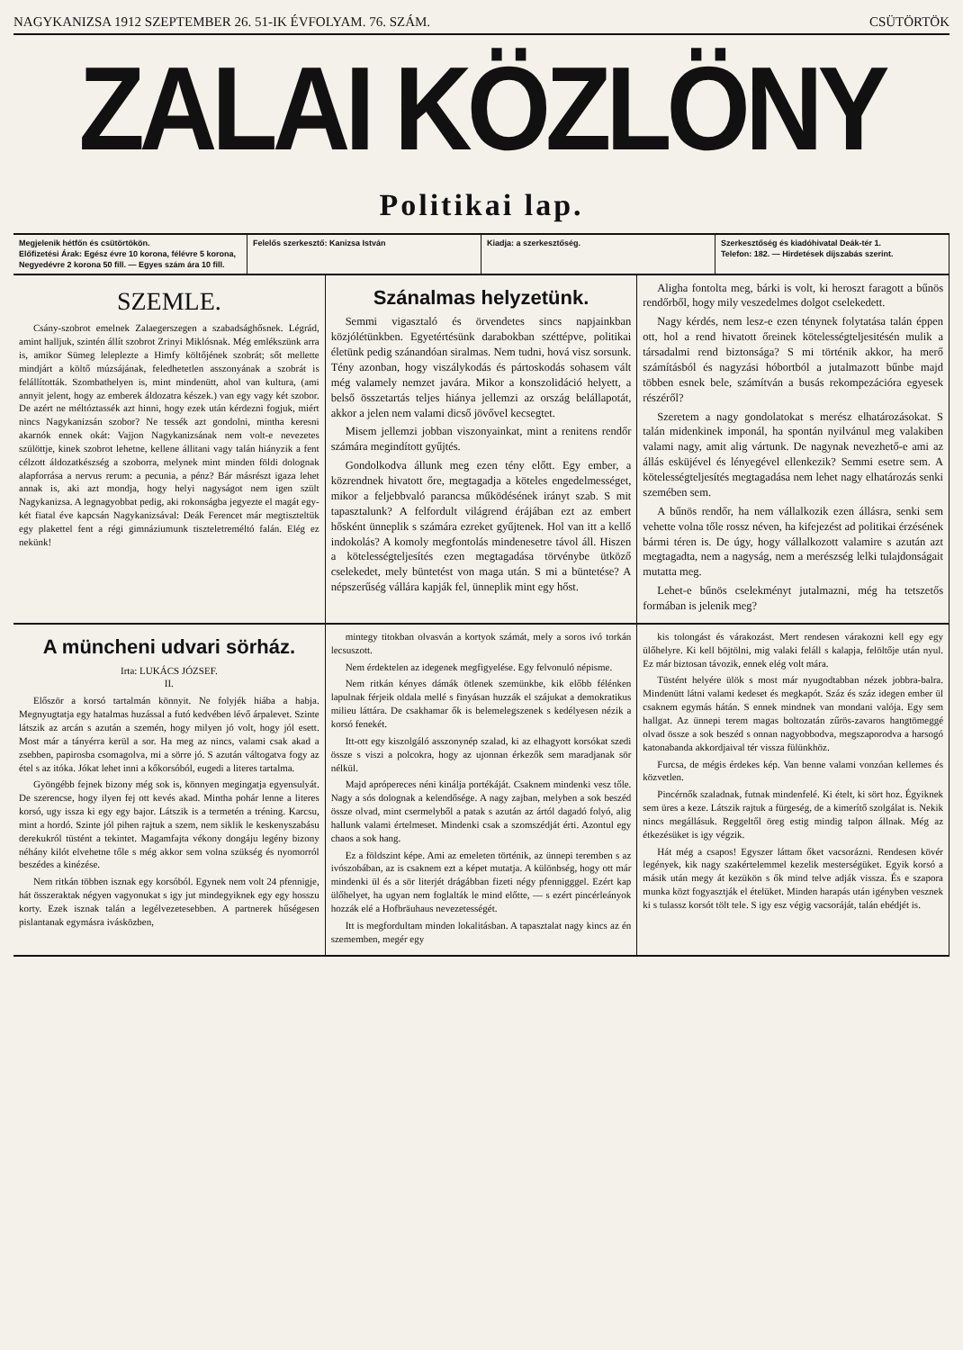NAGYKANIZSA 1912 SZEPTEMBER 26. 51-IK ÉVFOLYAM. 76. SZÁM. CSÜTÖRTÖK
ZALAI KÖZLÖNY
Politikai lap.
Megjelenik hétfőn és csütörtökön.
Előfizetési Árak: Egész évre 10 korona, félévre 5 korona, Negyedévre 2 korona 50 fill. — Egyes szám ára 10 fill.
Felelős szerkesztő: Kanizsa István
Kiadja: a szerkesztőség. Szerkesztőség és kiadóhivatal Deák-tér 1.
Telefon: 182. — Hirdetések díjszabás szerint.
SZEMLE.
Csány-szobrot emelnek Zalaegerszegen a szabadsághősnek. Légrád, amint halljuk, szintén állít szobrot Zrinyi Miklósnak. Még emlékszünk arra is, amikor Sümeg leleplezte a Himfy költőjének szobrát; sőt mellette mindjárt a költő múzsájának, feledhetetlen asszonyának a szobrát is felállították. Szombathelyen is, mint mindenütt, ahol van kultura, (ami annyit jelent, hogy az emberek áldozatra készek.) van egy vagy két szobor. De azért ne méltóztassék azt hinni, hogy ezek után kérdezni fogjuk, miért nincs Nagykanizsán szobor? Ne tessék azt gondolni, mintha keresni akarnók ennek okát: Vajjon Nagykanizsának nem volt-e nevezetes szülöttje, kinek szobrot lehetne, kellene állitani vagy talán hiányzik a fent célzott áldozatkészség a szoborra, melynek mint minden földi dolognak alapforrása a nervus rerum: a pecunia, a pénz? Bár másrészt igaza lehet annak is, aki azt mondja, hogy helyi nagyságot nem igen szült Nagykanizsa. A legnagyobbat pedig, aki rokonságba jegyezte el magát egy-két fiatal éve kapcsán Nagykanizsával: Deák Ferencet már megtiszteltük egy plakettel fent a régi gimnáziumunk tiszteletreméltó falán. Elég ez nekünk!
Szánalmas helyzetünk.
Semmi vigasztaló és örvendetes sincs napjainkban közjólétünkben. Egyetértésünk darabokban széttépve, politikai életünk pedig szánandóan siralmas. Nem tudni, hová visz sorsunk. Tény azonban, hogy viszálykodás és pártoskodás sohasem vált még valamely nemzet javára. Mikor a konszolidáció helyett, a belső összetartás teljes hiánya jellemzi az ország belállapotát, akkor a jelen nem valami dicső jövővel kecsegtet.
Misem jellemzi jobban viszonyainkat, mint a renitens rendőr számára megindított gyűjtés.
Gondolkodva állunk meg ezen tény előtt. Egy ember, a közrendnek hivatott őre, megtagadja a köteles engedelmességet, mikor a feljebbvaló parancsa működésének irányt szab. S mit tapasztalunk? A felfordult világrend érájában ezt az embert hősként ünneplik s számára ezreket gyűjtenek. Hol van itt a kellő indokolás? A komoly megfontolás mindenesetre távol áll. Hiszen a kötelességteljesítés ezen megtagadása törvénybe ütköző cselekedet, mely büntetést von maga után. S mi a büntetése? A népszerűség vállára kapják fel, ünneplik mint egy hőst.
Aligha fontolta meg, bárki is volt, ki heroszt faragott a bűnös rendőrből, hogy mily veszedelmes dolgot cselekedett.
Nagy kérdés, nem lesz-e ezen ténynek folytatása talán éppen ott, hol a rend hivatott őreinek kötelességteljesitésén mulik a társadalmi rend biztonsága? S mi történik akkor, ha merő számításból és nagyzási hóbortból a jutalmazott bűnbe majd többen esnek bele, számítván a busás rekompezációra egyesek részéről?
Szeretem a nagy gondolatokat s merész elhatározásokat. S talán midenkinek imponál, ha spontán nyilvánul meg valakiben valami nagy, amit alig vártunk. De nagynak nevezhető-e ami az állás esküjével és lényegével ellenkezik? Semmi esetre sem. A kötelességteljesítés megtagadása nem lehet nagy elhatározás senki szemében sem.
A bűnös rendőr, ha nem vállalkozik ezen állásra, senki sem vehette volna tőle rossz néven, ha kifejezést ad politikai érzésének bármi téren is. De úgy, hogy vállalkozott valamire s azután azt megtagadta, nem a nagyság, nem a merészség lelki tulajdonságait mutatta meg.
Lehet-e bűnös cselekményt jutalmazni, még ha tetszetős formában is jelenik meg?
A müncheni udvari sörház.
Irta: LUKÁCS JÓZSEF.
II.
Először a korsó tartalmán könnyit. Ne folyjék hiába a habja. Megnyugtatja egy hatalmas huzással a futó kedvében lévő árpalevet. Szinte látszik az arcán s azután a szemén, hogy milyen jó volt, hogy jól esett. Most már a tányérra kerül a sor. Ha meg az nincs, valami csak akad a zsebben, papirosba csomagolva, mi a sörre jó. S azután váltogatva fogy az étel s az itóka. Jókat lehet inni a kőkorsóból, eugedi a literes tartalma.
Gyöngébb fejnek bizony még sok is, könnyen megingatja egyensulyát. De szerencse, hogy ilyen fej ott kevés akad. Mintha pohár lenne a literes korsó, ugy issza ki egy egy bajor. Látszik is a termetén a tréning. Karcsu, mint a hordó. Szinte jól pihen rajtuk a szem, nem siklik le keskenyszabásu derekukról tüstént a tekintet. Magamfajta vékony dongáju legény bizony néhány kilót elvehetne tőle s még akkor sem volna szükség és nyomorról beszédes a kinézése.
Nem ritkán többen isznak egy korsóból. Egynek nem volt 24 pfennigje, hát összeraktak négyen vagyonukat s igy jut mindegyiknek egy egy hosszu korty. Ezek isznak talán a legélvezetesebben. A partnerek hűségesen pislantanak egymásra ivásközben,
mintegy titokban olvasván a kortyok számát, mely a soros ivó torkán lecsuszott.
Nem érdektelen az idegenek megfigyelése. Egy felvonuló népisme.
Nem ritkán kényes dámák ötlenek szemünkbe, kik előbb félénken lapulnak férjeik oldala mellé s finyásan huzzák el szájukat a demokratikus milieu láttára. De csakhamar ők is belemelegszenek s kedélyesen nézik a korsó fenekét.
Itt-ott egy kiszolgáló asszonynép szalad, ki az elhagyott korsókat szedi össze s viszi a polcokra, hogy az ujonnan érkezők sem maradjanak sör nélkül.
Majd aprópereces néni kinálja portékáját. Csaknem mindenki vesz tőle. Nagy a sós dolognak a kelendősége. A nagy zajban, melyben a sok beszéd össze olvad, mint csermelyből a patak s azután az ártól dagadó folyó, alig hallunk valami értelmeset. Mindenki csak a szomszédját érti. Azontul egy chaos a sok hang.
Ez a földszint képe. Ami az emeleten történik, az ünnepi teremben s az ivószobában, az is csaknem ezt a képet mutatja. A különbség, hogy ott már mindenki ül és a sör literjét drágábban fizeti négy pfennigggel. Ezért kap ülőhelyet, ha ugyan nem foglalták le mind előtte, — s ezért pincérleányok hozzák elé a Hofbräuhaus nevezetességét.
Itt is megfordultam minden lokalitásban. A tapasztalat nagy kincs az én szememben, megér egy
kis tolongást és várakozást. Mert rendesen várakozni kell egy egy ülőhelyre. Ki kell böjtölni, mig valaki feláll s kalapja, felöltője után nyul. Ez már biztosan távozik, ennek elég volt mára.
Tüstént helyére ülök s most már nyugodtabban nézek jobbra-balra. Mindenütt látni valami kedeset és megkapót. Száz és száz idegen ember ül csaknem egymás hátán. S ennek mindnek van mondani valója. Egy sem hallgat. Az ünnepi terem magas boltozatán zűrös-zavaros hangtömeggé olvad össze a sok beszéd s onnan nagyobbodva, megszaporodva a harsogó katonabanda akkordjaival tér vissza fülünkhöz.
Furcsa, de mégis érdekes kép. Van benne valami vonzóan kellemes és közvetlen.
Pincérnők szaladnak, futnak mindenfelé. Ki ételt, ki sört hoz. Égyiknek sem üres a keze. Látszik rajtuk a fürgeség, de a kimerítő szolgálat is. Nekik nincs megállásuk. Reggeltől öreg estig mindig talpon állnak. Még az étkezésüket is igy végzik.
Hát még a csapos! Egyszer láttam őket vacsorázni. Rendesen kövér legények, kik nagy szakértelemmel kezelik mesterségüket. Egyik korsó a másik után megy át kezükön s ők mind telve adják vissza. És e szapora munka közt fogyasztják el ételüket. Minden harapás után igényben vesznek ki s tulassz korsót tölt tele. S igy esz végig vacsoráját, talán ebédjét is.